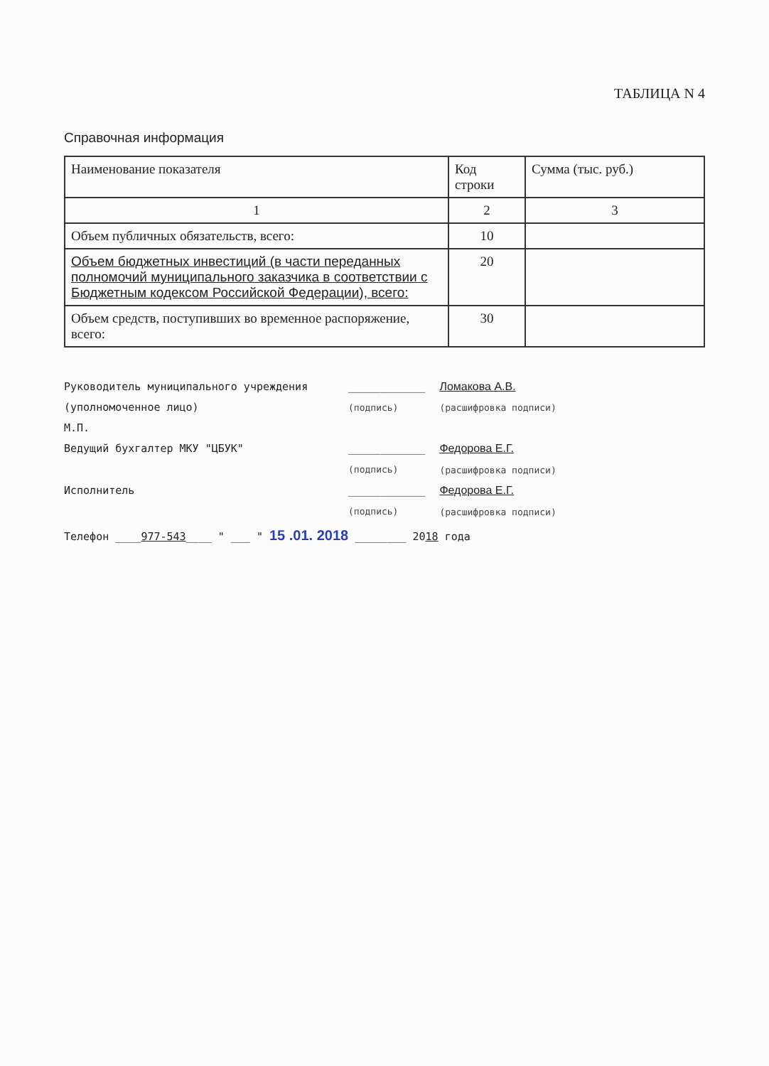ТАБЛИЦА N 4
Справочная информация
| Наименование показателя | Код строки | Сумма (тыс. руб.) |
| --- | --- | --- |
| 1 | 2 | 3 |
| Объем публичных обязательств, всего: | 10 | |
| Объем бюджетных инвестиций (в части переданных полномочий муниципального заказчика в соответствии с Бюджетным кодексом Российской Федерации), всего: | 20 | |
| Объем средств, поступивших во временное распоряжение, всего: | 30 | |
Руководитель муниципального учреждения
(уполномоченное лицо) ____________
(подпись) Ломакова А.В.
(расшифровка подписи)
М.П.
Ведущий бухгалтер МКУ "ЦБУК" ____________
(подпись) Федорова Е.Г.
(расшифровка подписи)
Исполнитель ____________
(подпись) Федорова Е.Г.
(расшифровка подписи)
Телефон ____977-543____ " ___ " 15 .01. 2018 ________ 2018 года